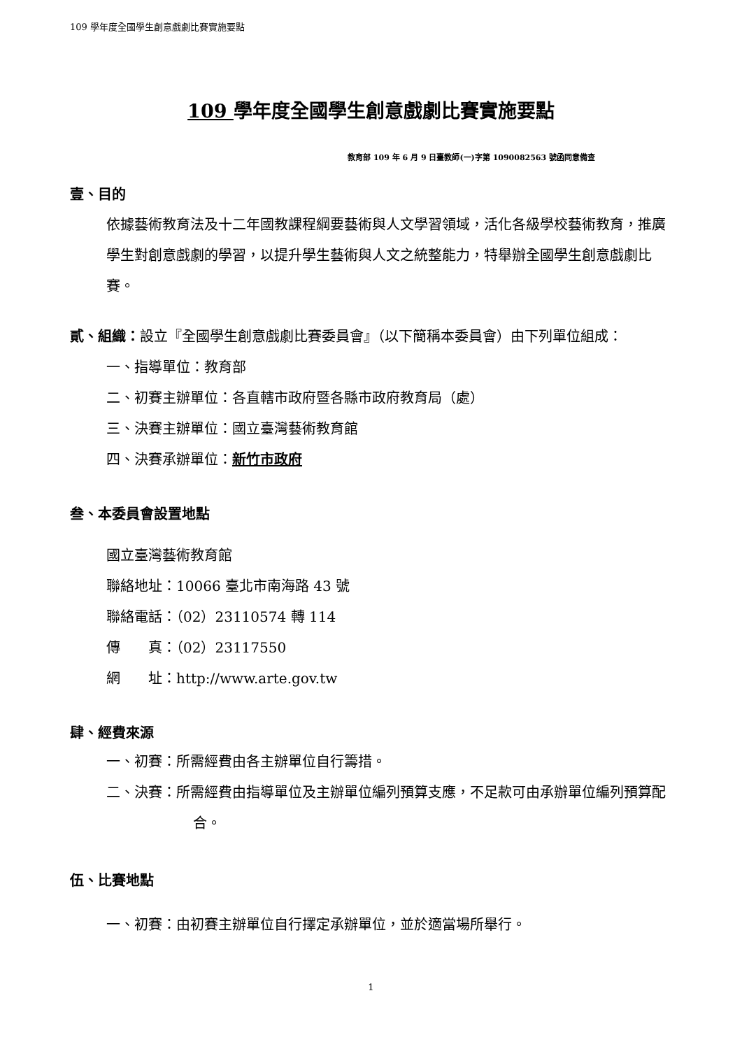109 學年度全國學生創意戲劇比賽實施要點
109 學年度全國學生創意戲劇比賽實施要點
教育部 109 年 6 月 9 日臺教師(一)字第 1090082563 號函同意備查
壹、目的
依據藝術教育法及十二年國教課程綱要藝術與人文學習領域，活化各級學校藝術教育，推廣學生對創意戲劇的學習，以提升學生藝術與人文之統整能力，特舉辦全國學生創意戲劇比賽。
貳、組織：設立『全國學生創意戲劇比賽委員會』（以下簡稱本委員會）由下列單位組成：
一、指導單位：教育部
二、初賽主辦單位：各直轄市政府暨各縣市政府教育局（處）
三、決賽主辦單位：國立臺灣藝術教育館
四、決賽承辦單位：新竹市政府
叁、本委員會設置地點
國立臺灣藝術教育館
聯絡地址：10066 臺北市南海路 43 號
聯絡電話：（02）23110574 轉 114
傳　　真：（02）23117550
網　　址：http://www.arte.gov.tw
肆、經費來源
一、初賽：所需經費由各主辦單位自行籌措。
二、決賽：所需經費由指導單位及主辦單位編列預算支應，不足款可由承辦單位編列預算配合。
伍、比賽地點
一、初賽：由初賽主辦單位自行擇定承辦單位，並於適當場所舉行。
1